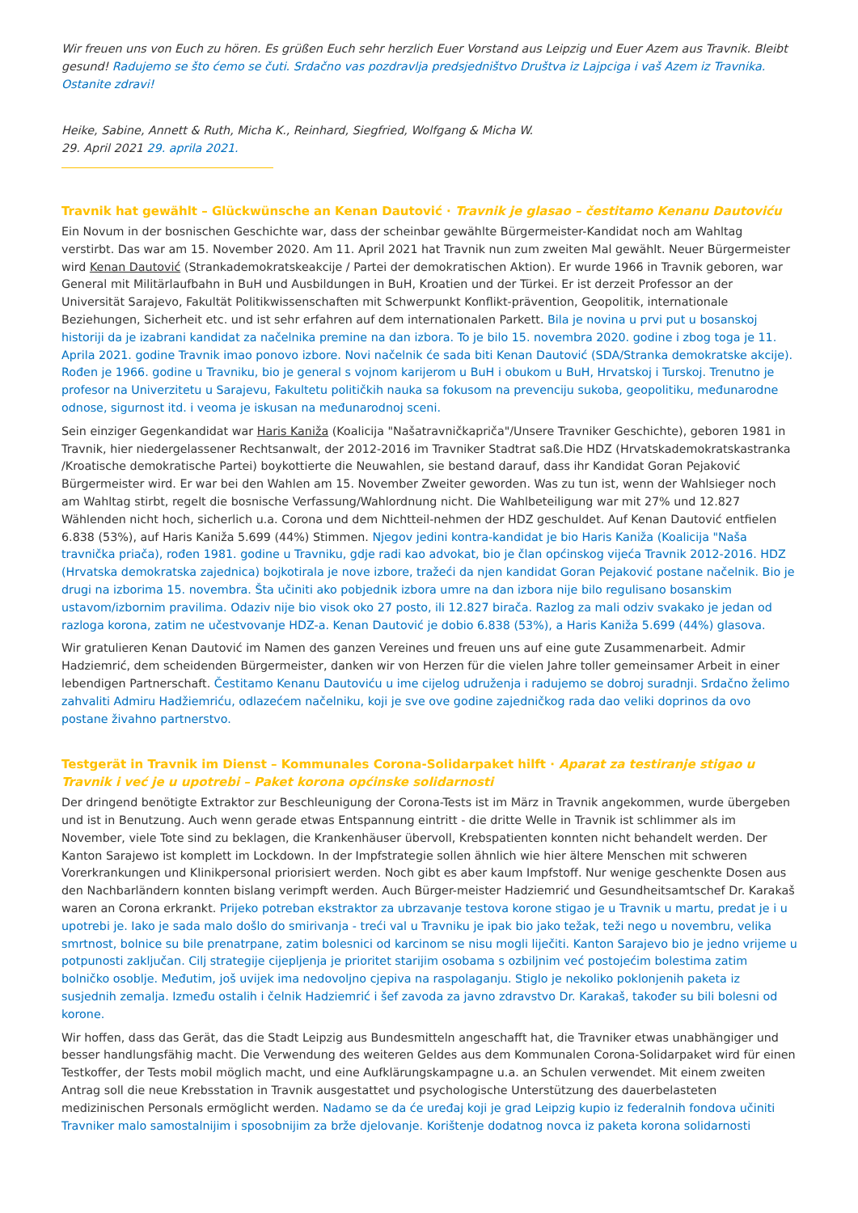Wir freuen uns von Euch zu hören. Es grüßen Euch sehr herzlich Euer Vorstand aus Leipzig und Euer Azem aus Travnik. Bleibt gesund! Radujemo se što ćemo se čuti. Srdačno vas pozdravlja predsjedništvo Društva iz Lajpciga i vaš Azem iz Travnika. Ostanite zdravi!
Heike, Sabine, Annett & Ruth, Micha K., Reinhard, Siegfried, Wolfgang & Micha W.
29. April 2021 29. aprila 2021.
Travnik hat gewählt – Glückwünsche an Kenan Dautović · Travnik je glasao – čestitamo Kenanu Dautoviću
Ein Novum in der bosnischen Geschichte war, dass der scheinbar gewählte Bürgermeister-Kandidat noch am Wahltag verstirbt. Das war am 15. November 2020. Am 11. April 2021 hat Travnik nun zum zweiten Mal gewählt. Neuer Bürgermeister wird Kenan Dautović (Strankademokratskeakcije / Partei der demokratischen Aktion). Er wurde 1966 in Travnik geboren, war General mit Militärlaufbahn in BuH und Ausbildungen in BuH, Kroatien und der Türkei. Er ist derzeit Professor an der Universität Sarajevo, Fakultät Politikwissenschaften mit Schwerpunkt Konflikt-prävention, Geopolitik, internationale Beziehungen, Sicherheit etc. und ist sehr erfahren auf dem internationalen Parkett. Bila je novina u prvi put u bosanskoj historiji da je izabrani kandidat za načelnika premine na dan izbora. To je bilo 15. novembra 2020. godine i zbog toga je 11. Aprila 2021. godine Travnik imao ponovo izbore. Novi načelnik će sada biti Kenan Dautović (SDA/Stranka demokratske akcije). Rođen je 1966. godine u Travniku, bio je general s vojnom karijerom u BuH i obukom u BuH, Hrvatskoj i Turskoj. Trenutno je profesor na Univerzitetu u Sarajevu, Fakultetu političkih nauka sa fokusom na prevenciju sukoba, geopolitiku, međunarodne odnose, sigurnost itd. i veoma je iskusan na međunarodnoj sceni.
Sein einziger Gegenkandidat war Haris Kaniža (Koalicija "Našatravničkapriča"/Unsere Travniker Geschichte), geboren 1981 in Travnik, hier niedergelassener Rechtsanwalt, der 2012-2016 im Travniker Stadtrat saß.Die HDZ (Hrvatskademokratskastranka /Kroatische demokratische Partei) boykottierte die Neuwahlen, sie bestand darauf, dass ihr Kandidat Goran Pejaković Bürgermeister wird. Er war bei den Wahlen am 15. November Zweiter geworden. Was zu tun ist, wenn der Wahlsieger noch am Wahltag stirbt, regelt die bosnische Verfassung/Wahlordnung nicht. Die Wahlbeteiligung war mit 27% und 12.827 Wählenden nicht hoch, sicherlich u.a. Corona und dem Nichtteil-nehmen der HDZ geschuldet. Auf Kenan Dautović entfielen 6.838 (53%), auf Haris Kaniža 5.699 (44%) Stimmen. Njegov jedini kontra-kandidat je bio Haris Kaniža (Koalicija "Naša travnička priača), rođen 1981. godine u Travniku, gdje radi kao advokat, bio je član općinskog vijeća Travnik 2012-2016. HDZ (Hrvatska demokratska zajednica) bojkotirala je nove izbore, tražeći da njen kandidat Goran Pejaković postane načelnik. Bio je drugi na izborima 15. novembra. Šta učiniti ako pobjednik izbora umre na dan izbora nije bilo regulisano bosanskim ustavom/izbornim pravilima. Odaziv nije bio visok oko 27 posto, ili 12.827 birača. Razlog za mali odziv svakako je jedan od razloga korona, zatim ne učestvovanje HDZ-a. Kenan Dautović je dobio 6.838 (53%), a Haris Kaniža 5.699 (44%) glasova.
Wir gratulieren Kenan Dautović im Namen des ganzen Vereines und freuen uns auf eine gute Zusammenarbeit. Admir Hadziemrić, dem scheidenden Bürgermeister, danken wir von Herzen für die vielen Jahre toller gemeinsamer Arbeit in einer lebendigen Partnerschaft. Čestitamo Kenanu Dautoviću u ime cijelog udruženja i radujemo se dobroj suradnji. Srdačno želimo zahvaliti Admiru Hadžiemriću, odlazećem načelniku, koji je sve ove godine zajedničkog rada dao veliki doprinos da ovo postane živahno partnerstvo.
Testgerät in Travnik im Dienst – Kommunales Corona-Solidarpaket hilft · Aparat za testiranje stigao u Travnik i već je u upotrebi – Paket korona općinske solidarnosti
Der dringend benötigte Extraktor zur Beschleunigung der Corona-Tests ist im März in Travnik angekommen, wurde übergeben und ist in Benutzung. Auch wenn gerade etwas Entspannung eintritt - die dritte Welle in Travnik ist schlimmer als im November, viele Tote sind zu beklagen, die Krankenhäuser übervoll, Krebspatienten konnten nicht behandelt werden. Der Kanton Sarajewo ist komplett im Lockdown. In der Impfstrategie sollen ähnlich wie hier ältere Menschen mit schweren Vorerkrankungen und Klinikpersonal priorisiert werden. Noch gibt es aber kaum Impfstoff. Nur wenige geschenkte Dosen aus den Nachbarländern konnten bislang verimpft werden. Auch Bürger-meister Hadziemrić und Gesundheitsamtschef Dr. Karakaš waren an Corona erkrankt. Prijeko potreban ekstraktor za ubrzavanje testova korone stigao je u Travnik u martu, predat je i u upotrebi je. Iako je sada malo došlo do smirivanja - treći val u Travniku je ipak bio jako težak, teži nego u novembru, velika smrtnost, bolnice su bile prenatrpane, zatim bolesnici od karcinom se nisu mogli liječiti. Kanton Sarajevo bio je jedno vrijeme u potpunosti zaključan. Cilj strategije cijepljenja je prioritet starijim osobama s ozbiljnim već postojećim bolestima zatim bolničko osoblje. Međutim, još uvijek ima nedovoljno cjepiva na raspolaganju. Stiglo je nekoliko poklonjenih paketa iz susjednih zemalja. Između ostalih i čelnik Hadziemrić i šef zavoda za javno zdravstvo Dr. Karakaš, također su bili bolesni od korone.
Wir hoffen, dass das Gerät, das die Stadt Leipzig aus Bundesmitteln angeschafft hat, die Travniker etwas unabhängiger und besser handlungsfähig macht. Die Verwendung des weiteren Geldes aus dem Kommunalen Corona-Solidarpaket wird für einen Testkoffer, der Tests mobil möglich macht, und eine Aufklärungskampagne u.a. an Schulen verwendet. Mit einem zweiten Antrag soll die neue Krebsstation in Travnik ausgestattet und psychologische Unterstützung des dauerbelasteten medizinischen Personals ermöglicht werden. Nadamo se da će uređaj koji je grad Leipzig kupio iz federalnih fondova učiniti Travniker malo samostalnijim i sposobnijim za brže djelovanje. Korištenje dodatnog novca iz paketa korona solidarnosti